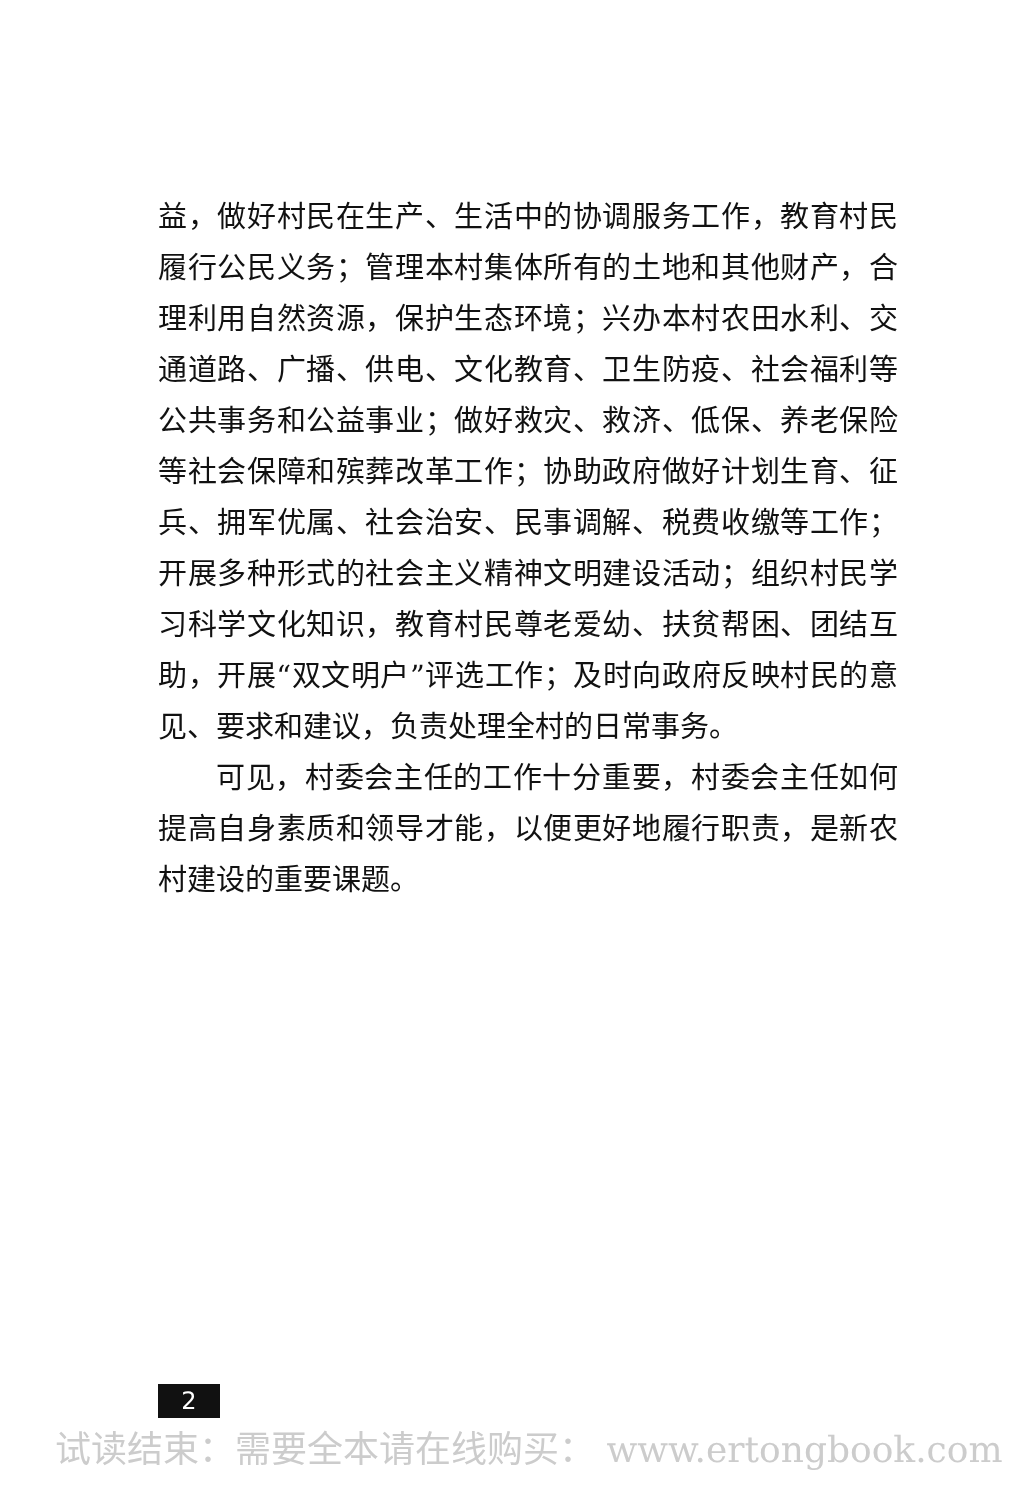益，做好村民在生产、生活中的协调服务工作，教育村民履行公民义务；管理本村集体所有的土地和其他财产，合理利用自然资源，保护生态环境；兴办本村农田水利、交通道路、广播、供电、文化教育、卫生防疫、社会福利等公共事务和公益事业；做好救灾、救济、低保、养老保险等社会保障和殡葬改革工作；协助政府做好计划生育、征兵、拥军优属、社会治安、民事调解、税费收缴等工作；开展多种形式的社会主义精神文明建设活动；组织村民学习科学文化知识，教育村民尊老爱幼、扶贫帮困、团结互助，开展“双文明户”评选工作；及时向政府反映村民的意见、要求和建议，负责处理全村的日常事务。
可见，村委会主任的工作十分重要，村委会主任如何提高自身素质和领导才能，以便更好地履行职责，是新农村建设的重要课题。
2
试读结束：需要全本请在线购买： www.ertongbook.com